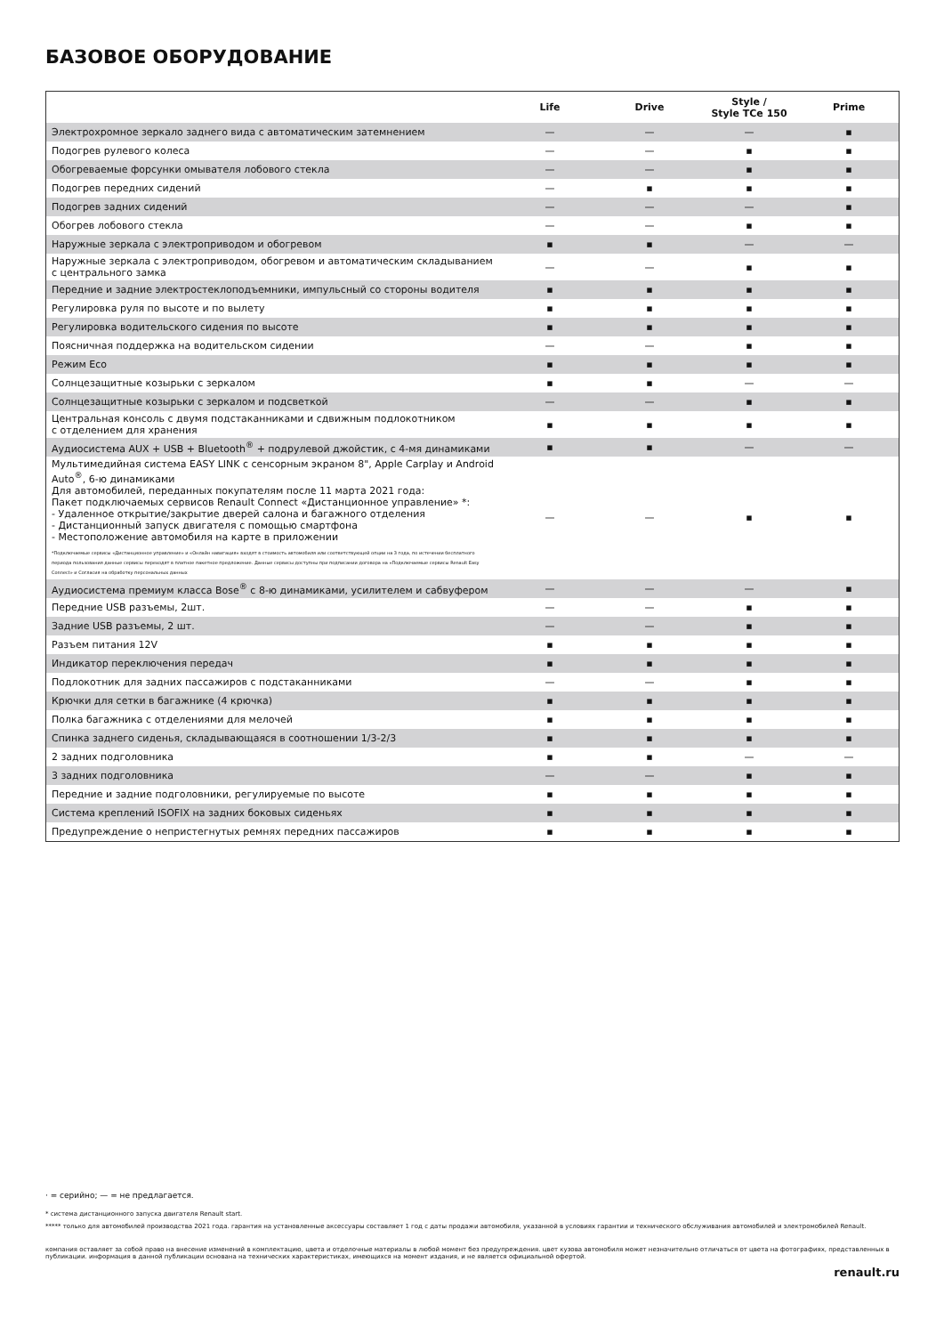БАЗОВОЕ ОБОРУДОВАНИЕ
| | Life | Drive | Style / Style TCe 150 | Prime |
| --- | --- | --- | --- | --- |
| Электрохромное зеркало заднего вида с автоматическим затемнением | — | — | — | ▪ |
| Подогрев рулевого колеса | — | — | ▪ | ▪ |
| Обогреваемые форсунки омывателя лобового стекла | — | — | ▪ | ▪ |
| Подогрев передних сидений | — | ▪ | ▪ | ▪ |
| Подогрев задних сидений | — | — | — | ▪ |
| Обогрев лобового стекла | — | — | ▪ | ▪ |
| Наружные зеркала с электроприводом и обогревом | ▪ | ▪ | — | — |
| Наружные зеркала с электроприводом, обогревом и автоматическим складыванием с центрального замка | — | — | ▪ | ▪ |
| Передние и задние электростеклоподъемники, импульсный со стороны водителя | ▪ | ▪ | ▪ | ▪ |
| Регулировка руля по высоте и по вылету | ▪ | ▪ | ▪ | ▪ |
| Регулировка водительского сидения по высоте | ▪ | ▪ | ▪ | ▪ |
| Поясничная поддержка на водительском сидении | — | — | ▪ | ▪ |
| Режим Eco | ▪ | ▪ | ▪ | ▪ |
| Солнцезащитные козырьки с зеркалом | ▪ | ▪ | — | — |
| Солнцезащитные козырьки с зеркалом и подсветкой | — | — | ▪ | ▪ |
| Центральная консоль с двумя подстаканниками и сдвижным подлокотником с отделением для хранения | ▪ | ▪ | ▪ | ▪ |
| Аудиосистема AUX + USB + Bluetooth<sup>®</sup> + подрулевой джойстик, с 4-мя динамиками | ▪ | ▪ | — | — |
| Мультимедийная система EASY LINK с сенсорным экраном 8", Apple Carplay и Android Auto<sup>®</sup>, 6-ю динамиками Для автомобилей, переданных покупателям после 11 марта 2021 года: Пакет подключаемых сервисов Renault Connect «Дистанционное управление» *: - Удаленное открытие/закрытие дверей салона и багажного отделения - Дистанционный запуск двигателя с помощью смартфона - Местоположение автомобиля на карте в приложении *Подключаемые сервисы «Дистанционное управление» и «Онлайн навигация» входят в стоимость автомобиля или соответствующей опции на 3 года, по истечении бесплатного периода пользования данные сервисы переходят в платное пакетное предложение. Данные сервисы доступны при подписании договора на «Подключаемые сервисы Renault Easy Connect» и Согласия на обработку персональных данных | — | — | ▪ | ▪ |
| Аудиосистема премиум класса Bose<sup>®</sup> с 8-ю динамиками, усилителем и сабвуфером | — | — | — | ▪ |
| Передние USB разъемы, 2шт. | — | — | ▪ | ▪ |
| Задние USB разъемы, 2 шт. | — | — | ▪ | ▪ |
| Разъем питания 12V | ▪ | ▪ | ▪ | ▪ |
| Индикатор переключения передач | ▪ | ▪ | ▪ | ▪ |
| Подлокотник для задних пассажиров с подстаканниками | — | — | ▪ | ▪ |
| Крючки для сетки в багажнике (4 крючка) | ▪ | ▪ | ▪ | ▪ |
| Полка багажника с отделениями для мелочей | ▪ | ▪ | ▪ | ▪ |
| Спинка заднего сиденья, складывающаяся в соотношении 1/3-2/3 | ▪ | ▪ | ▪ | ▪ |
| 2 задних подголовника | ▪ | ▪ | — | — |
| 3 задних подголовника | — | — | ▪ | ▪ |
| Передние и задние подголовники, регулируемые по высоте | ▪ | ▪ | ▪ | ▪ |
| Система креплений ISOFIX на задних боковых сиденьях | ▪ | ▪ | ▪ | ▪ |
| Предупреждение о непристегнутых ремнях передних пассажиров | ▪ | ▪ | ▪ | ▪ |
· = серийно; — = не предлагается.
* система дистанционного запуска двигателя Renault start.
***** только для автомобилей производства 2021 года. гарантия на установленные аксессуары составляет 1 год с даты продажи автомобиля, указанной в условиях гарантии и технического обслуживания автомобилей и электромобилей Renault.
компания оставляет за собой право на внесение изменений в комплектацию, цвета и отделочные материалы в любой момент без предупреждения. цвет кузова автомобиля может незначительно отличаться от цвета на фотографиях, представленных в публикации. информация в данной публикации основана на технических характеристиках, имеющихся на момент издания, и не является официальной офертой.
renault.ru